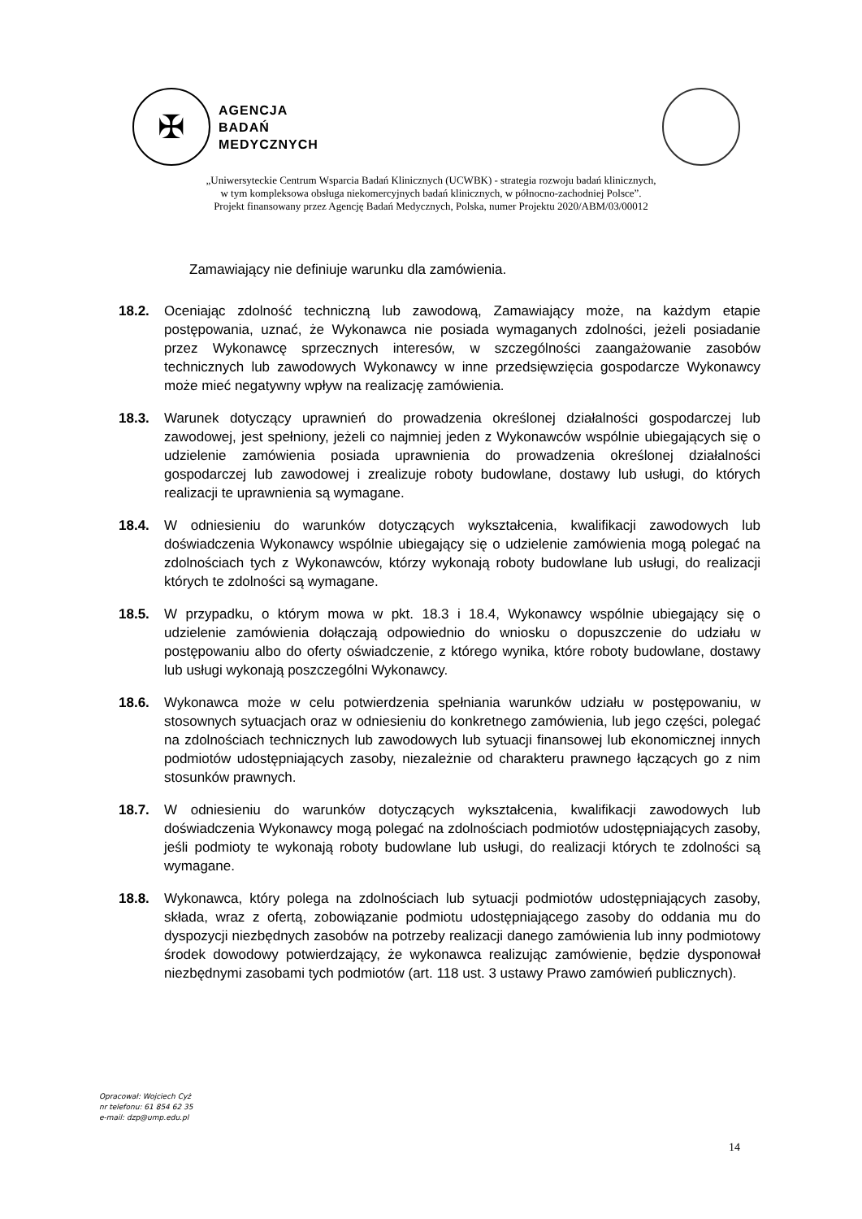✠
AGENCJA
BADAŃ
MEDYCZNYCH
„Uniwersyteckie Centrum Wsparcia Badań Klinicznych (UCWBK) - strategia rozwoju badań klinicznych,
w tym kompleksowa obsługa niekomercyjnych badań klinicznych, w północno-zachodniej Polsce”.
Projekt finansowany przez Agencję Badań Medycznych, Polska, numer Projektu 2020/ABM/03/00012
Zamawiający nie definiuje warunku dla zamówienia.
18.2. Oceniając zdolność techniczną lub zawodową, Zamawiający może, na każdym etapie postępowania, uznać, że Wykonawca nie posiada wymaganych zdolności, jeżeli posiadanie przez Wykonawcę sprzecznych interesów, w szczególności zaangażowanie zasobów technicznych lub zawodowych Wykonawcy w inne przedsięwzięcia gospodarcze Wykonawcy może mieć negatywny wpływ na realizację zamówienia.
18.3. Warunek dotyczący uprawnień do prowadzenia określonej działalności gospodarczej lub zawodowej, jest spełniony, jeżeli co najmniej jeden z Wykonawców wspólnie ubiegających się o udzielenie zamówienia posiada uprawnienia do prowadzenia określonej działalności gospodarczej lub zawodowej i zrealizuje roboty budowlane, dostawy lub usługi, do których realizacji te uprawnienia są wymagane.
18.4. W odniesieniu do warunków dotyczących wykształcenia, kwalifikacji zawodowych lub doświadczenia Wykonawcy wspólnie ubiegający się o udzielenie zamówienia mogą polegać na zdolnościach tych z Wykonawców, którzy wykonają roboty budowlane lub usługi, do realizacji których te zdolności są wymagane.
18.5. W przypadku, o którym mowa w pkt. 18.3 i 18.4, Wykonawcy wspólnie ubiegający się o udzielenie zamówienia dołączają odpowiednio do wniosku o dopuszczenie do udziału w postępowaniu albo do oferty oświadczenie, z którego wynika, które roboty budowlane, dostawy lub usługi wykonają poszczególni Wykonawcy.
18.6. Wykonawca może w celu potwierdzenia spełniania warunków udziału w postępowaniu, w stosownych sytuacjach oraz w odniesieniu do konkretnego zamówienia, lub jego części, polegać na zdolnościach technicznych lub zawodowych lub sytuacji finansowej lub ekonomicznej innych podmiotów udostępniających zasoby, niezależnie od charakteru prawnego łączących go z nim stosunków prawnych.
18.7. W odniesieniu do warunków dotyczących wykształcenia, kwalifikacji zawodowych lub doświadczenia Wykonawcy mogą polegać na zdolnościach podmiotów udostępniających zasoby, jeśli podmioty te wykonają roboty budowlane lub usługi, do realizacji których te zdolności są wymagane.
18.8. Wykonawca, który polega na zdolnościach lub sytuacji podmiotów udostępniających zasoby, składa, wraz z ofertą, zobowiązanie podmiotu udostępniającego zasoby do oddania mu do dyspozycji niezbędnych zasobów na potrzeby realizacji danego zamówienia lub inny podmiotowy środek dowodowy potwierdzający, że wykonawca realizując zamówienie, będzie dysponował niezbędnymi zasobami tych podmiotów (art. 118 ust. 3 ustawy Prawo zamówień publicznych).
Opracował: Wojciech Cyż
nr telefonu: 61 854 62 35
e-mail: dzp@ump.edu.pl
14